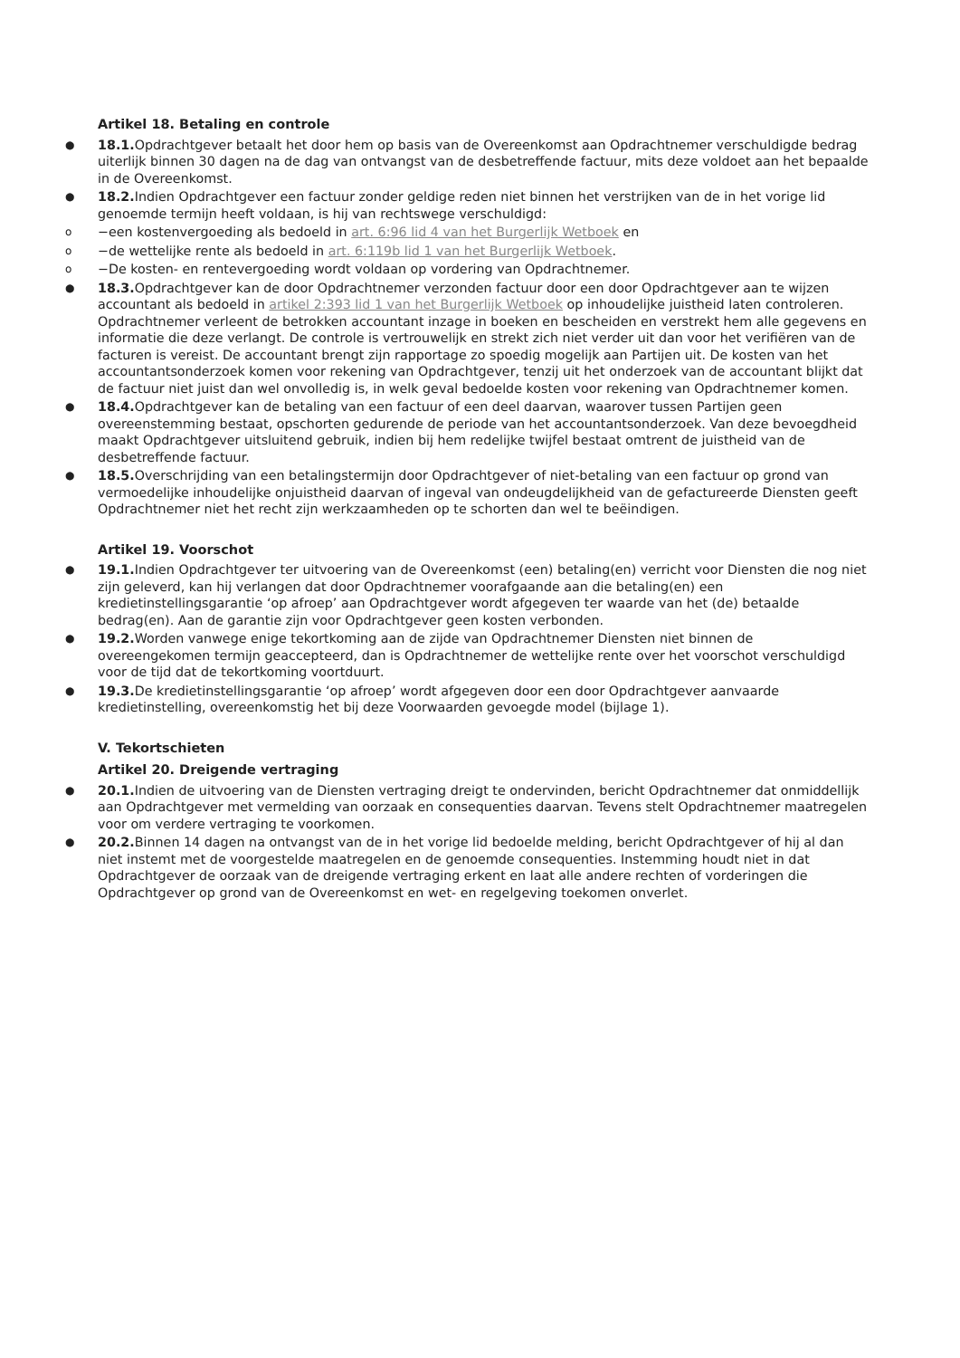Artikel 18. Betaling en controle
●
18.1. Opdrachtgever betaalt het door hem op basis van de Overeenkomst aan Opdrachtnemer verschuldigde bedrag uiterlijk binnen 30 dagen na de dag van ontvangst van de desbetreffende factuur, mits deze voldoet aan het bepaalde in de Overeenkomst.
●
18.2. Indien Opdrachtgever een factuur zonder geldige reden niet binnen het verstrijken van de in het vorige lid genoemde termijn heeft voldaan, is hij van rechtswege verschuldigd:
o
−een kostenvergoeding als bedoeld in art. 6:96 lid 4 van het Burgerlijk Wetboek en
o
−de wettelijke rente als bedoeld in art. 6:119b lid 1 van het Burgerlijk Wetboek.
o
−De kosten- en rentevergoeding wordt voldaan op vordering van Opdrachtnemer.
●
18.3. Opdrachtgever kan de door Opdrachtnemer verzonden factuur door een door Opdrachtgever aan te wijzen accountant als bedoeld in artikel 2:393 lid 1 van het Burgerlijk Wetboek op inhoudelijke juistheid laten controleren. Opdrachtnemer verleent de betrokken accountant inzage in boeken en bescheiden en verstrekt hem alle gegevens en informatie die deze verlangt. De controle is vertrouwelijk en strekt zich niet verder uit dan voor het verifiëren van de facturen is vereist. De accountant brengt zijn rapportage zo spoedig mogelijk aan Partijen uit. De kosten van het accountantsonderzoek komen voor rekening van Opdrachtgever, tenzij uit het onderzoek van de accountant blijkt dat de factuur niet juist dan wel onvolledig is, in welk geval bedoelde kosten voor rekening van Opdrachtnemer komen.
●
18.4. Opdrachtgever kan de betaling van een factuur of een deel daarvan, waarover tussen Partijen geen overeenstemming bestaat, opschorten gedurende de periode van het accountantsonderzoek. Van deze bevoegdheid maakt Opdrachtgever uitsluitend gebruik, indien bij hem redelijke twijfel bestaat omtrent de juistheid van de desbetreffende factuur.
●
18.5. Overschrijding van een betalingstermijn door Opdrachtgever of niet-betaling van een factuur op grond van vermoedelijke inhoudelijke onjuistheid daarvan of ingeval van ondeugdelijkheid van de gefactureerde Diensten geeft Opdrachtnemer niet het recht zijn werkzaamheden op te schorten dan wel te beëindigen.
Artikel 19. Voorschot
●
19.1. Indien Opdrachtgever ter uitvoering van de Overeenkomst (een) betaling(en) verricht voor Diensten die nog niet zijn geleverd, kan hij verlangen dat door Opdrachtnemer voorafgaande aan die betaling(en) een kredietinstellingsgarantie ‘op afroep’ aan Opdrachtgever wordt afgegeven ter waarde van het (de) betaalde bedrag(en). Aan de garantie zijn voor Opdrachtgever geen kosten verbonden.
●
19.2. Worden vanwege enige tekortkoming aan de zijde van Opdrachtnemer Diensten niet binnen de overeengekomen termijn geaccepteerd, dan is Opdrachtnemer de wettelijke rente over het voorschot verschuldigd voor de tijd dat de tekortkoming voortduurt.
●
19.3. De kredietinstellingsgarantie ‘op afroep’ wordt afgegeven door een door Opdrachtgever aanvaarde kredietinstelling, overeenkomstig het bij deze Voorwaarden gevoegde model (bijlage 1).
V. Tekortschieten
Artikel 20. Dreigende vertraging
●
20.1. Indien de uitvoering van de Diensten vertraging dreigt te ondervinden, bericht Opdrachtnemer dat onmiddellijk aan Opdrachtgever met vermelding van oorzaak en consequenties daarvan. Tevens stelt Opdrachtnemer maatregelen voor om verdere vertraging te voorkomen.
●
20.2. Binnen 14 dagen na ontvangst van de in het vorige lid bedoelde melding, bericht Opdrachtgever of hij al dan niet instemt met de voorgestelde maatregelen en de genoemde consequenties. Instemming houdt niet in dat Opdrachtgever de oorzaak van de dreigende vertraging erkent en laat alle andere rechten of vorderingen die Opdrachtgever op grond van de Overeenkomst en wet- en regelgeving toekomen onverlet.